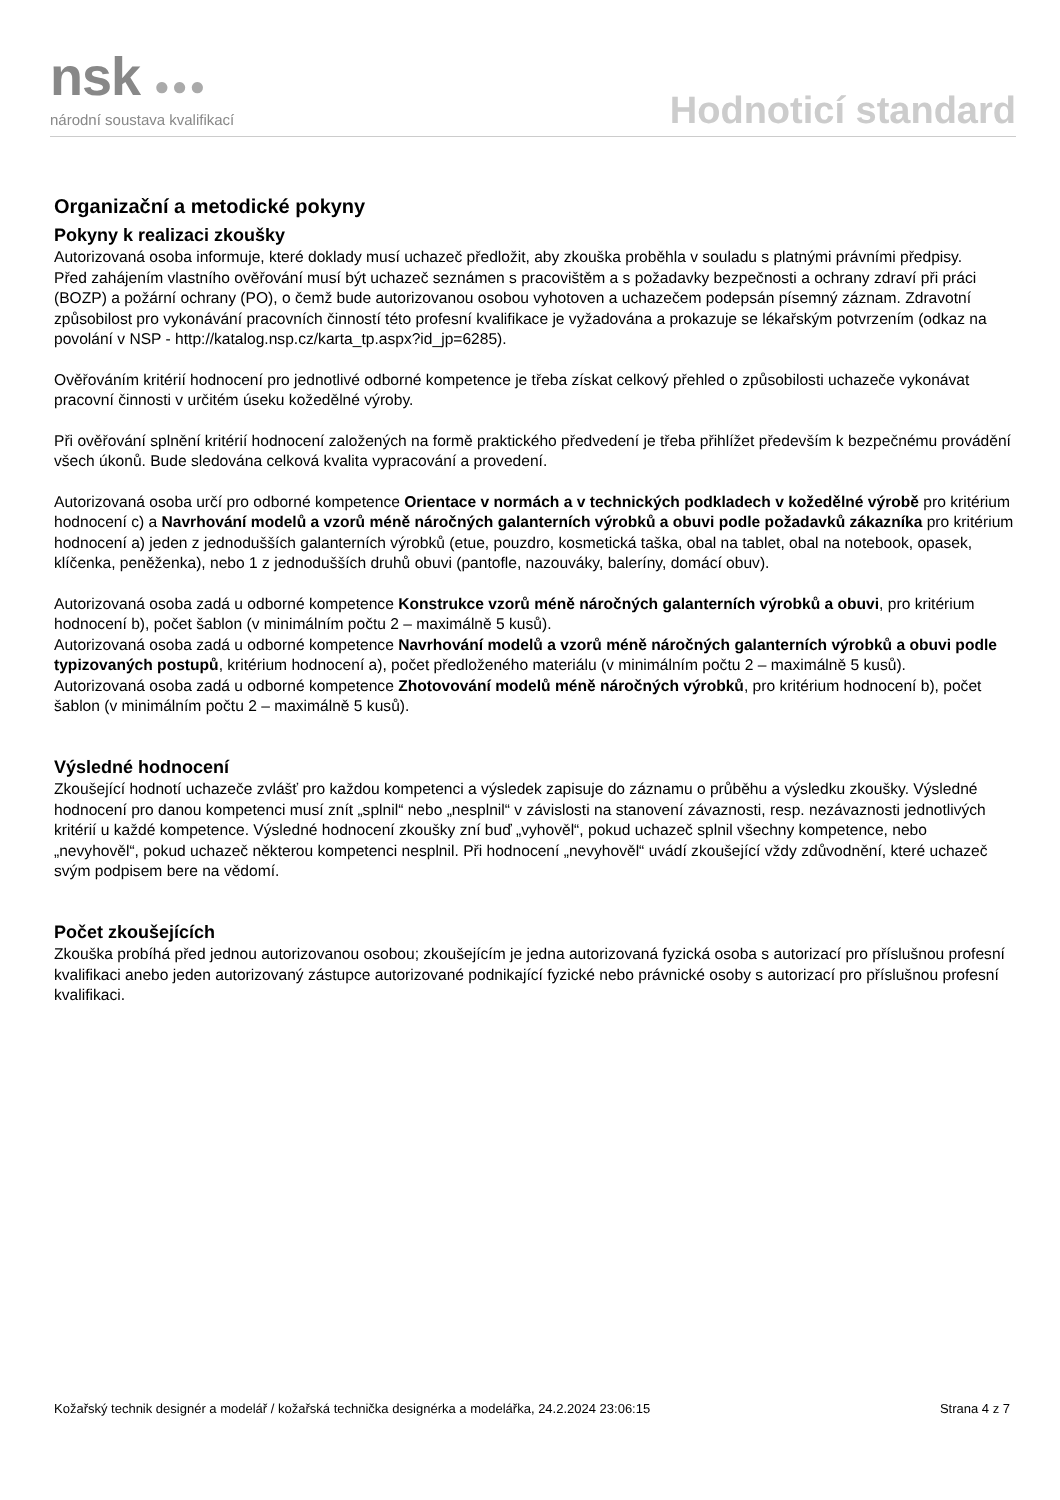nsk ●●●
národní soustava kvalifikací
Hodnoticí standard
Organizační a metodické pokyny
Pokyny k realizaci zkoušky
Autorizovaná osoba informuje, které doklady musí uchazeč předložit, aby zkouška proběhla v souladu s platnými právními předpisy.
Před zahájením vlastního ověřování musí být uchazeč seznámen s pracovištěm a s požadavky bezpečnosti a ochrany zdraví při práci (BOZP) a požární ochrany (PO), o čemž bude autorizovanou osobou vyhotoven a uchazečem podepsán písemný záznam. Zdravotní způsobilost pro vykonávání pracovních činností této profesní kvalifikace je vyžadována a prokazuje se lékařským potvrzením (odkaz na povolání v NSP - http://katalog.nsp.cz/karta_tp.aspx?id_jp=6285).
Ověřováním kritérií hodnocení pro jednotlivé odborné kompetence je třeba získat celkový přehled o způsobilosti uchazeče vykonávat pracovní činnosti v určitém úseku kožedělné výroby.
Při ověřování splnění kritérií hodnocení založených na formě praktického předvedení je třeba přihlížet především k bezpečnému provádění všech úkonů. Bude sledována celková kvalita vypracování a provedení.
Autorizovaná osoba určí pro odborné kompetence Orientace v normách a v technických podkladech v kožedělné výrobě pro kritérium hodnocení c) a Navrhování modelů a vzorů méně náročných galanterních výrobků a obuvi podle požadavků zákazníka pro kritérium hodnocení a) jeden z jednodušších galanterních výrobků (etue, pouzdro, kosmetická taška, obal na tablet, obal na notebook, opasek, klíčenka, peněženka), nebo 1 z jednodušších druhů obuvi (pantofle, nazouváky, baleríny, domácí obuv).
Autorizovaná osoba zadá u odborné kompetence Konstrukce vzorů méně náročných galanterních výrobků a obuvi, pro kritérium hodnocení b), počet šablon (v minimálním počtu 2 – maximálně 5 kusů).
Autorizovaná osoba zadá u odborné kompetence Navrhování modelů a vzorů méně náročných galanterních výrobků a obuvi podle typizovaných postupů, kritérium hodnocení a), počet předloženého materiálu (v minimálním počtu 2 – maximálně 5 kusů).
Autorizovaná osoba zadá u odborné kompetence Zhotovování modelů méně náročných výrobků, pro kritérium hodnocení b), počet šablon (v minimálním počtu 2 – maximálně 5 kusů).
Výsledné hodnocení
Zkoušející hodnotí uchazeče zvlášť pro každou kompetenci a výsledek zapisuje do záznamu o průběhu a výsledku zkoušky. Výsledné hodnocení pro danou kompetenci musí znít „splnil“ nebo „nesplnil“ v závislosti na stanovení závaznosti, resp. nezávaznosti jednotlivých kritérií u každé kompetence. Výsledné hodnocení zkoušky zní buď „vyhověl“, pokud uchazeč splnil všechny kompetence, nebo „nevyhověl“, pokud uchazeč některou kompetenci nesplnil. Při hodnocení „nevyhověl“ uvádí zkoušející vždy zdůvodnění, které uchazeč svým podpisem bere na vědomí.
Počet zkoušejících
Zkouška probíhá před jednou autorizovanou osobou; zkoušejícím je jedna autorizovaná fyzická osoba s autorizací pro příslušnou profesní kvalifikaci anebo jeden autorizovaný zástupce autorizované podnikající fyzické nebo právnické osoby s autorizací pro příslušnou profesní kvalifikaci.
Kožařský technik designér a modelář / kožařská technička designérka a modelářka, 24.2.2024 23:06:15 Strana 4 z 7